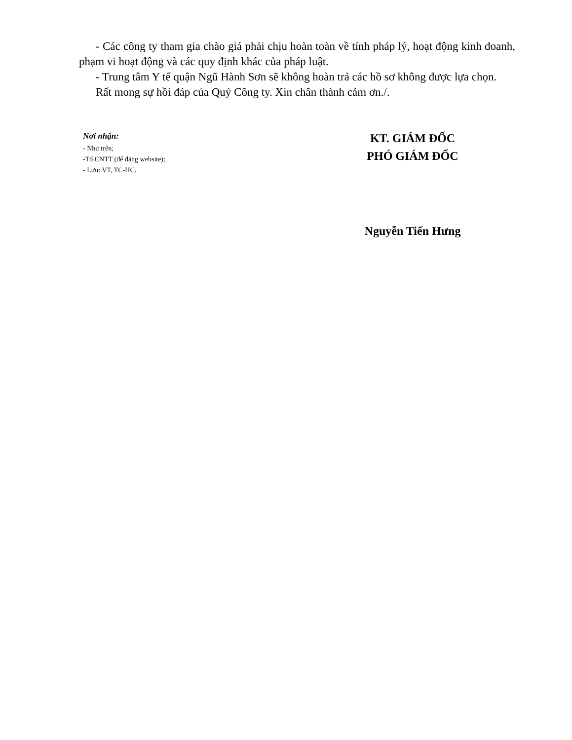- Các công ty tham gia chào giá phải chịu hoàn toàn về tính pháp lý, hoạt động kinh doanh, phạm vi hoạt động và các quy định khác của pháp luật.
- Trung tâm Y tế quận Ngũ Hành Sơn sẽ không hoàn trả các hồ sơ không được lựa chọn.
Rất mong sự hồi đáp của Quý Công ty. Xin chân thành cảm ơn./.
Nơi nhận:
- Như trên;
-Tổ CNTT (để đăng website);
- Lưu: VT, TC-HC.
KT. GIÁM ĐỐC
PHÓ GIÁM ĐỐC
Nguyễn Tiến Hưng